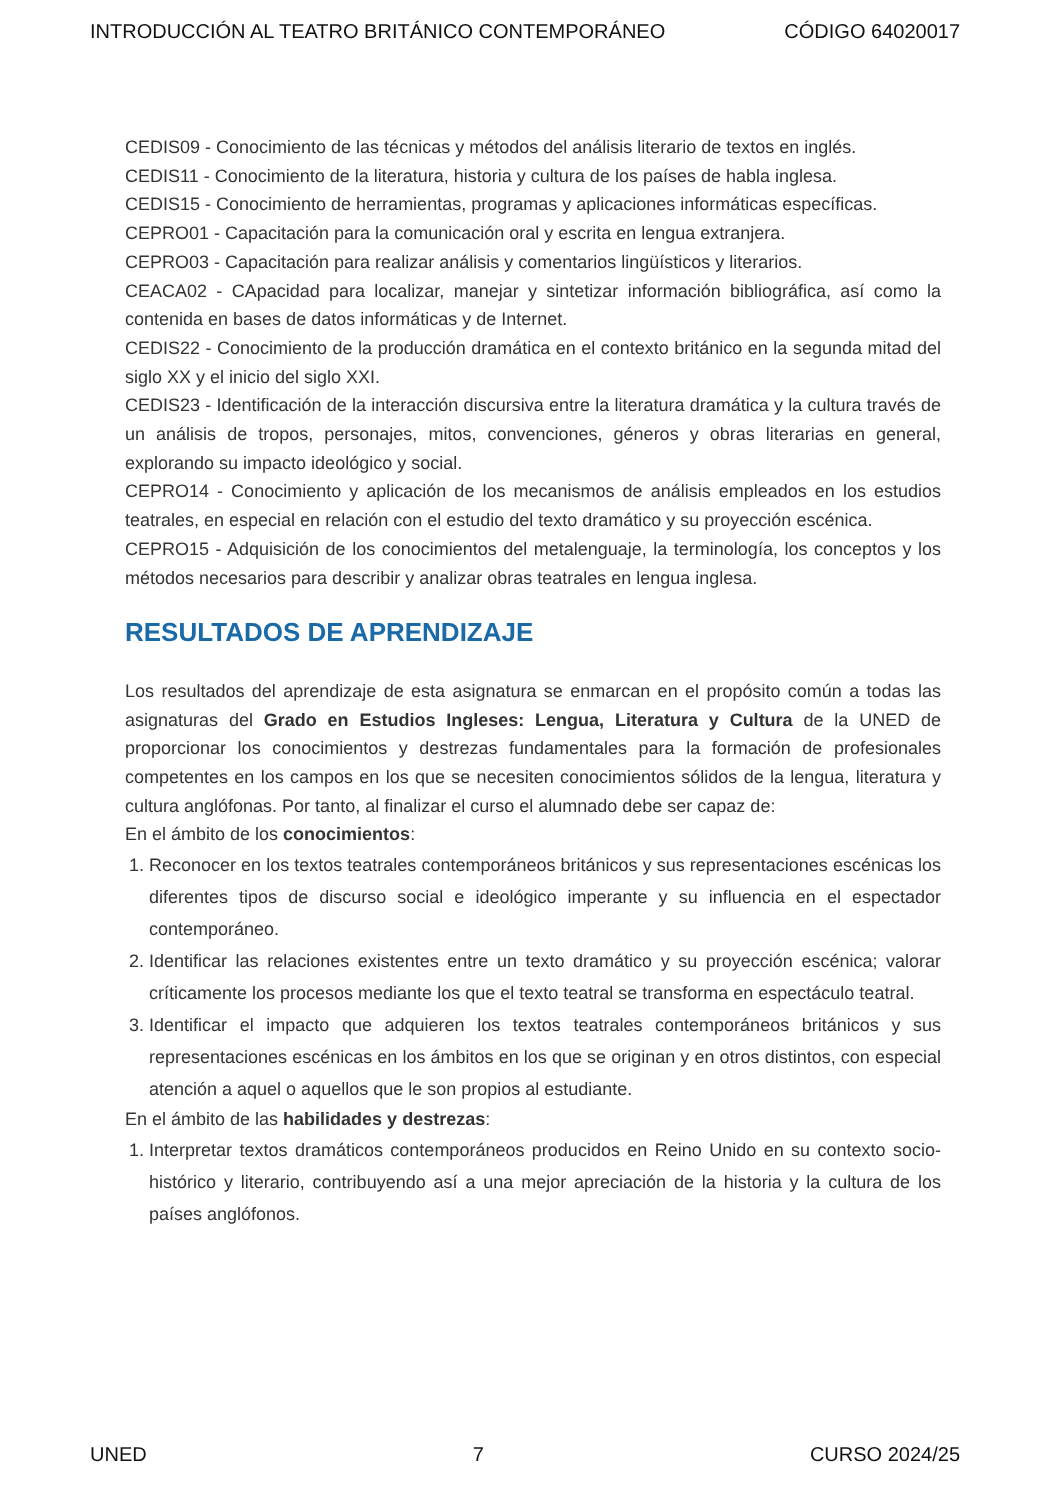INTRODUCCIÓN AL TEATRO BRITÁNICO CONTEMPORÁNEO CÓDIGO 64020017
CEDIS09 - Conocimiento de las técnicas y métodos del análisis literario de textos en inglés.
CEDIS11 - Conocimiento de la literatura, historia y cultura de los países de habla inglesa.
CEDIS15 - Conocimiento de herramientas, programas y aplicaciones informáticas específicas.
CEPRO01 - Capacitación para la comunicación oral y escrita en lengua extranjera.
CEPRO03 - Capacitación para realizar análisis y comentarios lingüísticos y literarios.
CEACA02 - CApacidad para localizar, manejar y sintetizar información bibliográfica, así como la contenida en bases de datos informáticas y de Internet.
CEDIS22 - Conocimiento de la producción dramática en el contexto británico en la segunda mitad del siglo XX y el inicio del siglo XXI.
CEDIS23 - Identificación de la interacción discursiva entre la literatura dramática y la cultura través de un análisis de tropos, personajes, mitos, convenciones, géneros y obras literarias en general, explorando su impacto ideológico y social.
CEPRO14 - Conocimiento y aplicación de los mecanismos de análisis empleados en los estudios teatrales, en especial en relación con el estudio del texto dramático y su proyección escénica.
CEPRO15 - Adquisición de los conocimientos del metalenguaje, la terminología, los conceptos y los métodos necesarios para describir y analizar obras teatrales en lengua inglesa.
RESULTADOS DE APRENDIZAJE
Los resultados del aprendizaje de esta asignatura se enmarcan en el propósito común a todas las asignaturas del Grado en Estudios Ingleses: Lengua, Literatura y Cultura de la UNED de proporcionar los conocimientos y destrezas fundamentales para la formación de profesionales competentes en los campos en los que se necesiten conocimientos sólidos de la lengua, literatura y cultura anglófonas. Por tanto, al finalizar el curso el alumnado debe ser capaz de:
En el ámbito de los conocimientos:
1. Reconocer en los textos teatrales contemporáneos británicos y sus representaciones escénicas los diferentes tipos de discurso social e ideológico imperante y su influencia en el espectador contemporáneo.
2. Identificar las relaciones existentes entre un texto dramático y su proyección escénica; valorar críticamente los procesos mediante los que el texto teatral se transforma en espectáculo teatral.
3. Identificar el impacto que adquieren los textos teatrales contemporáneos británicos y sus representaciones escénicas en los ámbitos en los que se originan y en otros distintos, con especial atención a aquel o aquellos que le son propios al estudiante.
En el ámbito de las habilidades y destrezas:
1. Interpretar textos dramáticos contemporáneos producidos en Reino Unido en su contexto socio-histórico y literario, contribuyendo así a una mejor apreciación de la historia y la cultura de los países anglófonos.
UNED 7 CURSO 2024/25